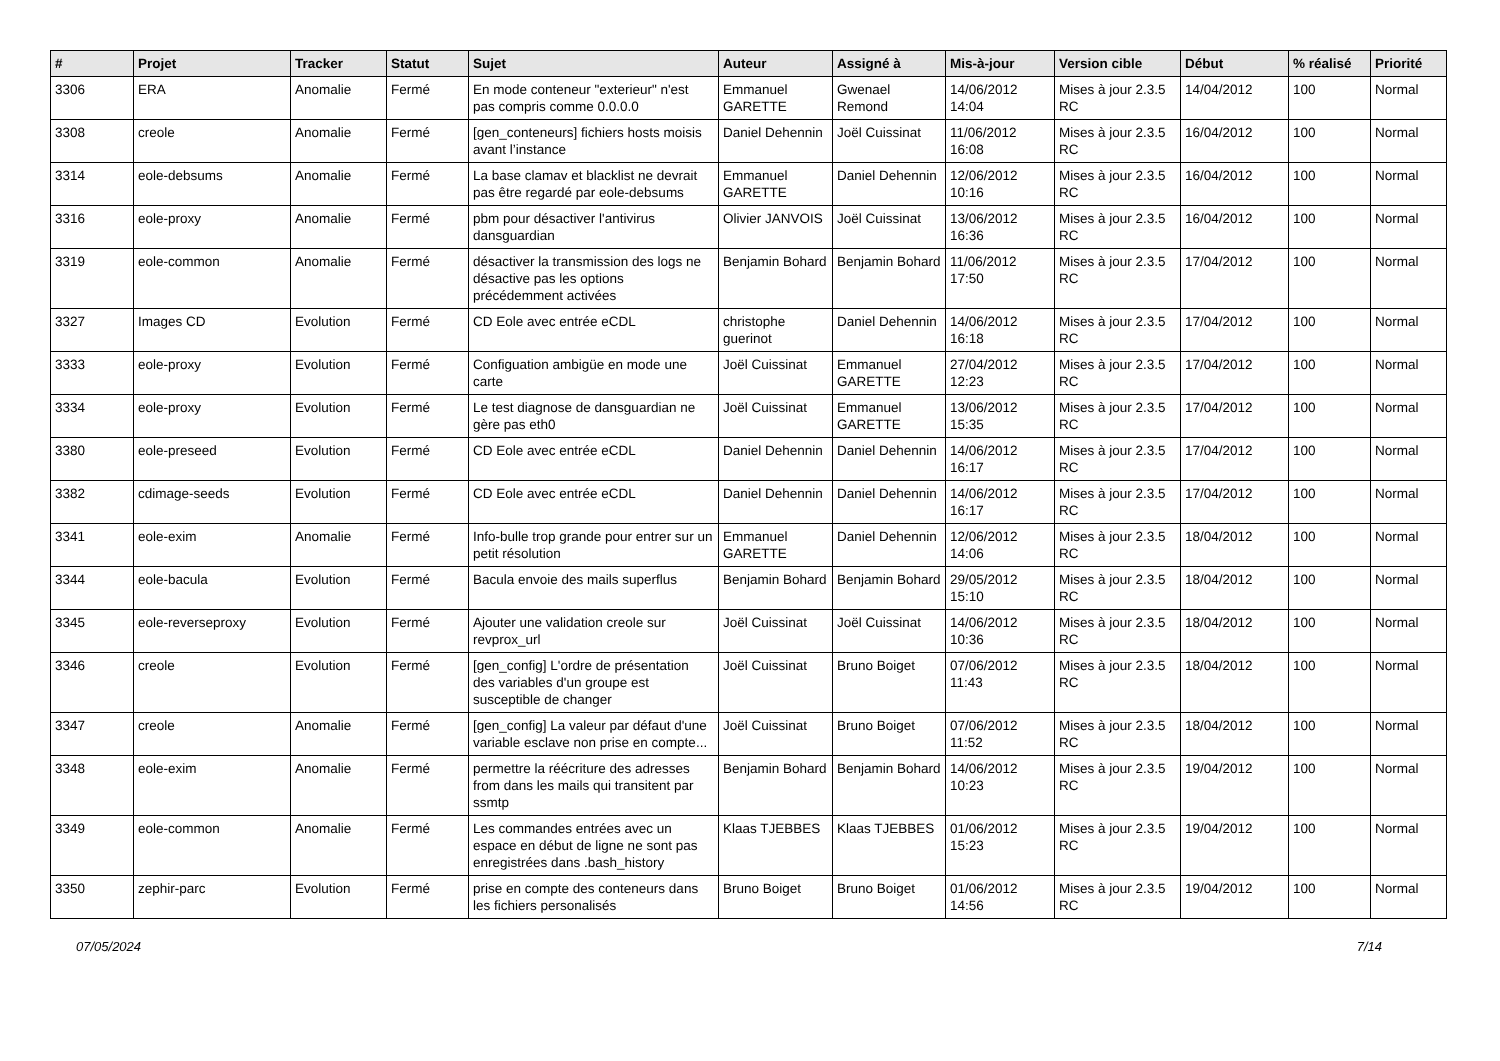| # | Projet | Tracker | Statut | Sujet | Auteur | Assigné à | Mis-à-jour | Version cible | Début | % réalisé | Priorité |
| --- | --- | --- | --- | --- | --- | --- | --- | --- | --- | --- | --- |
| 3306 | ERA | Anomalie | Fermé | En mode conteneur "exterieur" n'est pas compris comme 0.0.0.0 | Emmanuel GARETTE | Gwenael Remond | 14/06/2012 14:04 | Mises à jour 2.3.5 RC | 14/04/2012 | 100 | Normal |
| 3308 | creole | Anomalie | Fermé | [gen_conteneurs] fichiers hosts moisis avant l’instance | Daniel Dehennin | Joël Cuissinat | 11/06/2012 16:08 | Mises à jour 2.3.5 RC | 16/04/2012 | 100 | Normal |
| 3314 | eole-debsums | Anomalie | Fermé | La base clamav et blacklist ne devrait pas être regardé par eole-debsums | Emmanuel GARETTE | Daniel Dehennin | 12/06/2012 10:16 | Mises à jour 2.3.5 RC | 16/04/2012 | 100 | Normal |
| 3316 | eole-proxy | Anomalie | Fermé | pbm pour désactiver l'antivirus dansguardian | Olivier JANVOIS | Joël Cuissinat | 13/06/2012 16:36 | Mises à jour 2.3.5 RC | 16/04/2012 | 100 | Normal |
| 3319 | eole-common | Anomalie | Fermé | désactiver la transmission des logs ne désactive pas les options précédemment activées | Benjamin Bohard | Benjamin Bohard | 11/06/2012 17:50 | Mises à jour 2.3.5 RC | 17/04/2012 | 100 | Normal |
| 3327 | Images CD | Evolution | Fermé | CD Eole avec entrée eCDL | christophe guerinot | Daniel Dehennin | 14/06/2012 16:18 | Mises à jour 2.3.5 RC | 17/04/2012 | 100 | Normal |
| 3333 | eole-proxy | Evolution | Fermé | Configuation ambigüe en mode une carte | Joël Cuissinat | Emmanuel GARETTE | 27/04/2012 12:23 | Mises à jour 2.3.5 RC | 17/04/2012 | 100 | Normal |
| 3334 | eole-proxy | Evolution | Fermé | Le test diagnose de dansguardian ne gère pas eth0 | Joël Cuissinat | Emmanuel GARETTE | 13/06/2012 15:35 | Mises à jour 2.3.5 RC | 17/04/2012 | 100 | Normal |
| 3380 | eole-preseed | Evolution | Fermé | CD Eole avec entrée eCDL | Daniel Dehennin | Daniel Dehennin | 14/06/2012 16:17 | Mises à jour 2.3.5 RC | 17/04/2012 | 100 | Normal |
| 3382 | cdimage-seeds | Evolution | Fermé | CD Eole avec entrée eCDL | Daniel Dehennin | Daniel Dehennin | 14/06/2012 16:17 | Mises à jour 2.3.5 RC | 17/04/2012 | 100 | Normal |
| 3341 | eole-exim | Anomalie | Fermé | Info-bulle trop grande pour entrer sur un petit résolution | Emmanuel GARETTE | Daniel Dehennin | 12/06/2012 14:06 | Mises à jour 2.3.5 RC | 18/04/2012 | 100 | Normal |
| 3344 | eole-bacula | Evolution | Fermé | Bacula envoie des mails superflus | Benjamin Bohard | Benjamin Bohard | 29/05/2012 15:10 | Mises à jour 2.3.5 RC | 18/04/2012 | 100 | Normal |
| 3345 | eole-reverseproxy | Evolution | Fermé | Ajouter une validation creole sur revprox_url | Joël Cuissinat | Joël Cuissinat | 14/06/2012 10:36 | Mises à jour 2.3.5 RC | 18/04/2012 | 100 | Normal |
| 3346 | creole | Evolution | Fermé | [gen_config] L'ordre de présentation des variables d'un groupe est susceptible de changer | Joël Cuissinat | Bruno Boiget | 07/06/2012 11:43 | Mises à jour 2.3.5 RC | 18/04/2012 | 100 | Normal |
| 3347 | creole | Anomalie | Fermé | [gen_config] La valeur par défaut d'une variable esclave non prise en compte... | Joël Cuissinat | Bruno Boiget | 07/06/2012 11:52 | Mises à jour 2.3.5 RC | 18/04/2012 | 100 | Normal |
| 3348 | eole-exim | Anomalie | Fermé | permettre la réécriture des adresses from dans les mails qui transitent par ssmtp | Benjamin Bohard | Benjamin Bohard | 14/06/2012 10:23 | Mises à jour 2.3.5 RC | 19/04/2012 | 100 | Normal |
| 3349 | eole-common | Anomalie | Fermé | Les commandes entrées avec un espace en début de ligne ne sont pas enregistrées dans .bash_history | Klaas TJEBBES | Klaas TJEBBES | 01/06/2012 15:23 | Mises à jour 2.3.5 RC | 19/04/2012 | 100 | Normal |
| 3350 | zephir-parc | Evolution | Fermé | prise en compte des conteneurs dans les fichiers personalisés | Bruno Boiget | Bruno Boiget | 01/06/2012 14:56 | Mises à jour 2.3.5 RC | 19/04/2012 | 100 | Normal |
07/05/2024 7/14